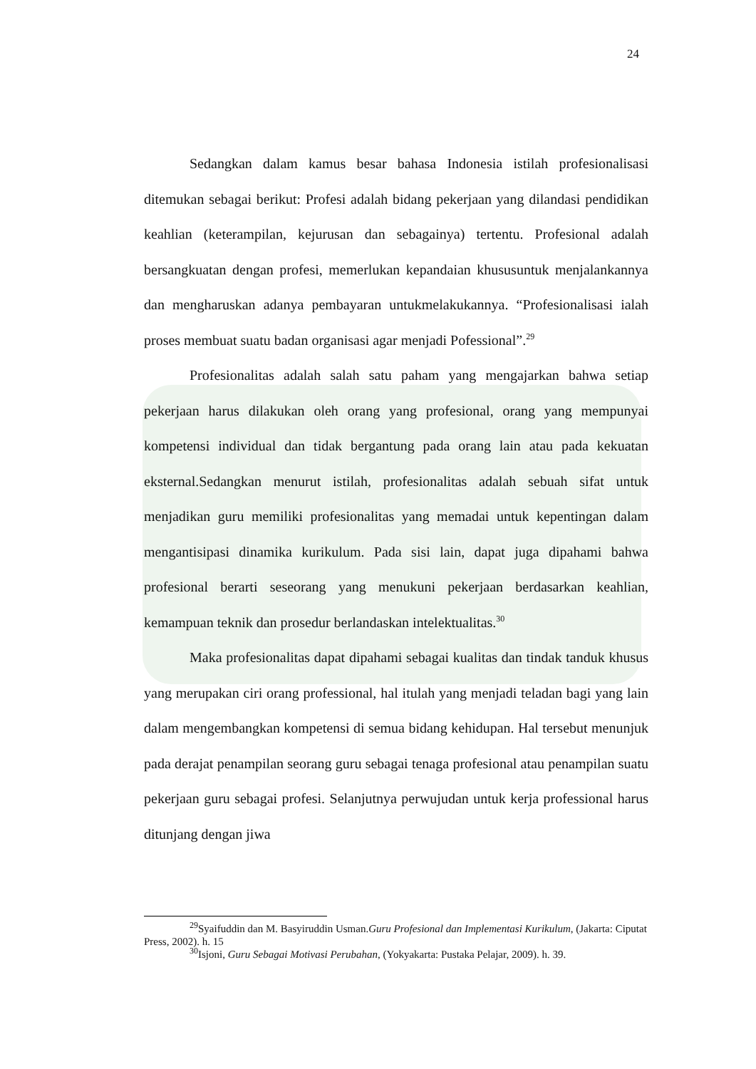24
Sedangkan dalam kamus besar bahasa Indonesia istilah profesionalisasi ditemukan sebagai berikut: Profesi adalah bidang pekerjaan yang dilandasi pendidikan keahlian (keterampilan, kejurusan dan sebagainya) tertentu. Profesional adalah bersangkuatan dengan profesi, memerlukan kepandaian khususuntuk menjalankannya dan mengharuskan adanya pembayaran untukmelakukannya. “Profesionalisasi ialah proses membuat suatu badan organisasi agar menjadi Pofessional”.<sup>29</sup>
Profesionalitas adalah salah satu paham yang mengajarkan bahwa setiap pekerjaan harus dilakukan oleh orang yang profesional, orang yang mempunyai kompetensi individual dan tidak bergantung pada orang lain atau pada kekuatan eksternal.Sedangkan menurut istilah, profesionalitas adalah sebuah sifat untuk menjadikan guru memiliki profesionalitas yang memadai untuk kepentingan dalam mengantisipasi dinamika kurikulum. Pada sisi lain, dapat juga dipahami bahwa profesional berarti seseorang yang menukuni pekerjaan berdasarkan keahlian, kemampuan teknik dan prosedur berlandaskan intelektualitas.<sup>30</sup>
Maka profesionalitas dapat dipahami sebagai kualitas dan tindak tanduk khusus yang merupakan ciri orang professional, hal itulah yang menjadi teladan bagi yang lain dalam mengembangkan kompetensi di semua bidang kehidupan. Hal tersebut menunjuk pada derajat penampilan seorang guru sebagai tenaga profesional atau penampilan suatu pekerjaan guru sebagai profesi. Selanjutnya perwujudan untuk kerja professional harus ditunjang dengan jiwa
<sup>29</sup> Syaifuddin dan M. Basyiruddin Usman.Guru Profesional dan Implementasi Kurikulum, (Jakarta: Ciputat Press, 2002). h. 15
<sup>30</sup> Isjoni, Guru Sebagai Motivasi Perubahan, (Yokyakarta: Pustaka Pelajar, 2009). h. 39.